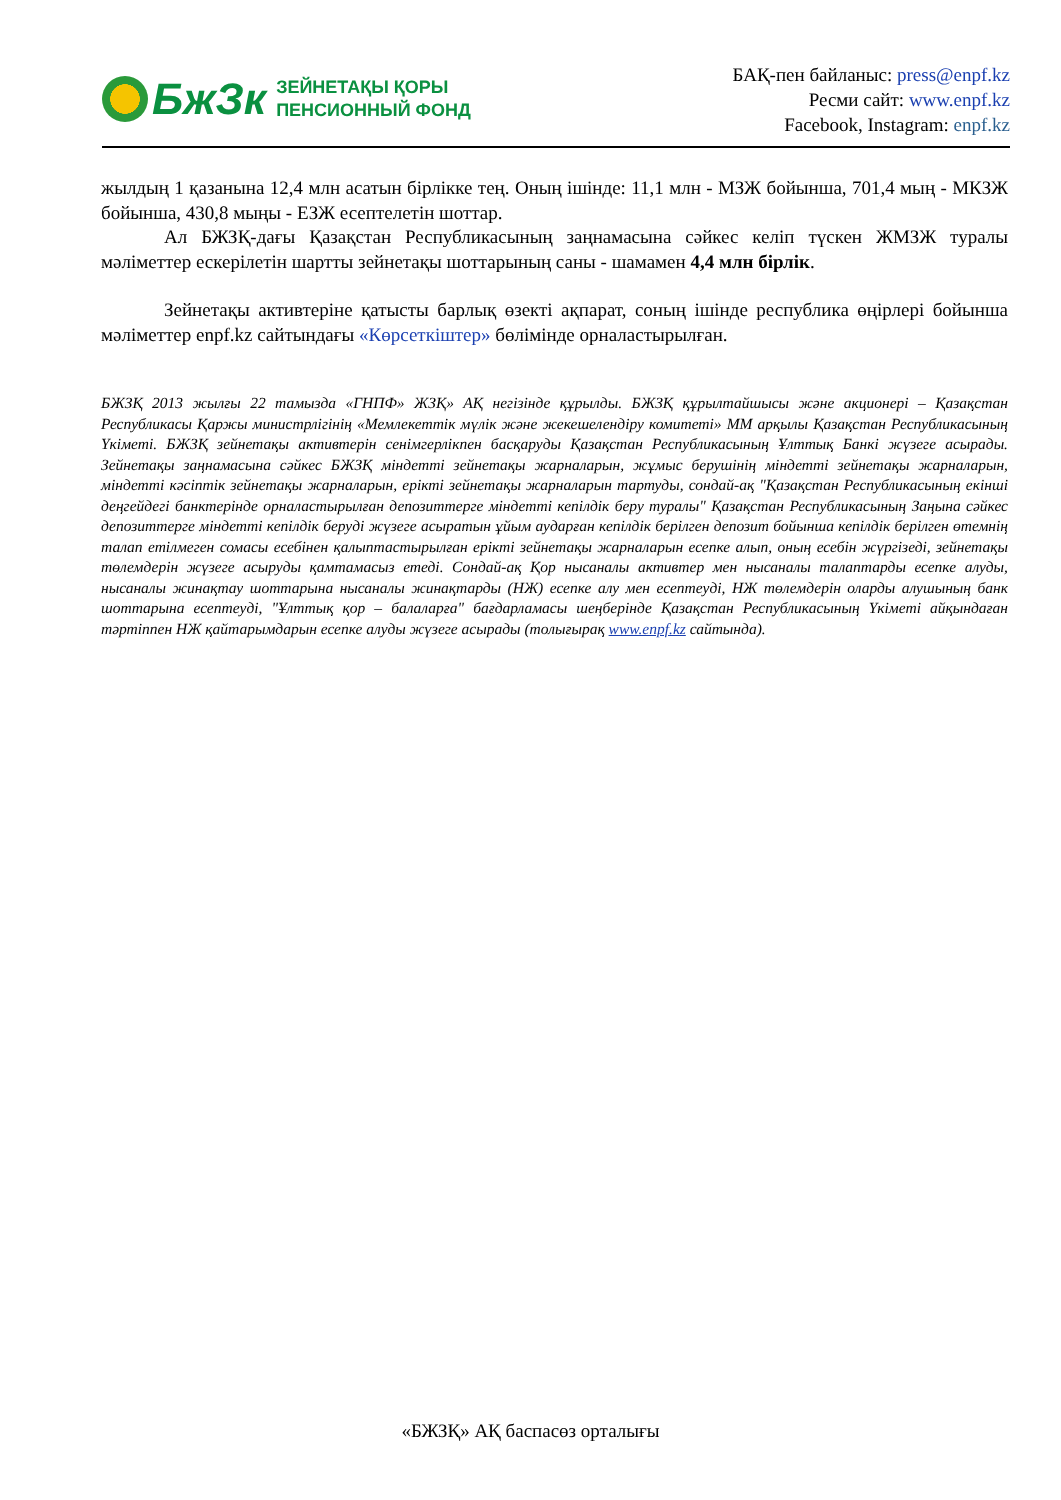БжЗк
ЗЕЙНЕТАҚЫ ҚОРЫ
ПЕНСИОННЫЙ ФОНД
БАҚ-пен байланыс: press@enpf.kz
Ресми сайт: www.enpf.kz
Facebook, Instagram: enpf.kz
жылдың 1 қазанына 12,4 млн асатын бірлікке тең. Оның ішінде: 11,1 млн - МЗЖ бойынша, 701,4 мың - МКЗЖ бойынша, 430,8 мыңы - ЕЗЖ есептелетін шоттар.
Ал БЖЗҚ-дағы Қазақстан Республикасының заңнамасына сәйкес келіп түскен ЖМЗЖ туралы мәліметтер ескерілетін шартты зейнетақы шоттарының саны - шамамен 4,4 млн бірлік.
Зейнетақы активтеріне қатысты барлық өзекті ақпарат, соның ішінде республика өңірлері бойынша мәліметтер enpf.kz сайтындағы «Көрсеткіштер» бөлімінде орналастырылған.
БЖЗҚ 2013 жылғы 22 тамызда «ГНПФ» ЖЗҚ» АҚ негізінде құрылды. БЖЗҚ құрылтайшысы және акционері – Қазақстан Республикасы Қаржы министрлігінің «Мемлекеттік мүлік және жекешелендіру комитеті» ММ арқылы Қазақстан Республикасының Үкіметі. БЖЗҚ зейнетақы активтерін сенімгерлікпен басқаруды Қазақстан Республикасының Ұлттық Банкі жүзеге асырады. Зейнетақы заңнамасына сәйкес БЖЗҚ міндетті зейнетақы жарналарын, жұмыс берушінің міндетті зейнетақы жарналарын, міндетті кәсіптік зейнетақы жарналарын, ерікті зейнетақы жарналарын тартуды, сондай-ақ "Қазақстан Республикасының екінші деңгейдегі банктерінде орналастырылған депозиттерге міндетті кепілдік беру туралы" Қазақстан Республикасының Заңына сәйкес депозиттерге міндетті кепілдік беруді жүзеге асыратын ұйым аударған кепілдік берілген депозит бойынша кепілдік берілген өтемнің талап етілмеген сомасы есебінен қалыптастырылған ерікті зейнетақы жарналарын есепке алып, оның есебін жүргізеді, зейнетақы төлемдерін жүзеге асыруды қамтамасыз етеді. Сондай-ақ Қор нысаналы активтер мен нысаналы талаптарды есепке алуды, нысаналы жинақтау шоттарына нысаналы жинақтарды (НЖ) есепке алу мен есептеуді, НЖ төлемдерін оларды алушының банк шоттарына есептеуді, "Ұлттық қор – балаларға" бағдарламасы шеңберінде Қазақстан Республикасының Үкіметі айқындаған тәртіппен НЖ қайтарымдарын есепке алуды жүзеге асырады (толығырақ www.enpf.kz сайтында).
«БЖЗҚ» АҚ баспасөз орталығы